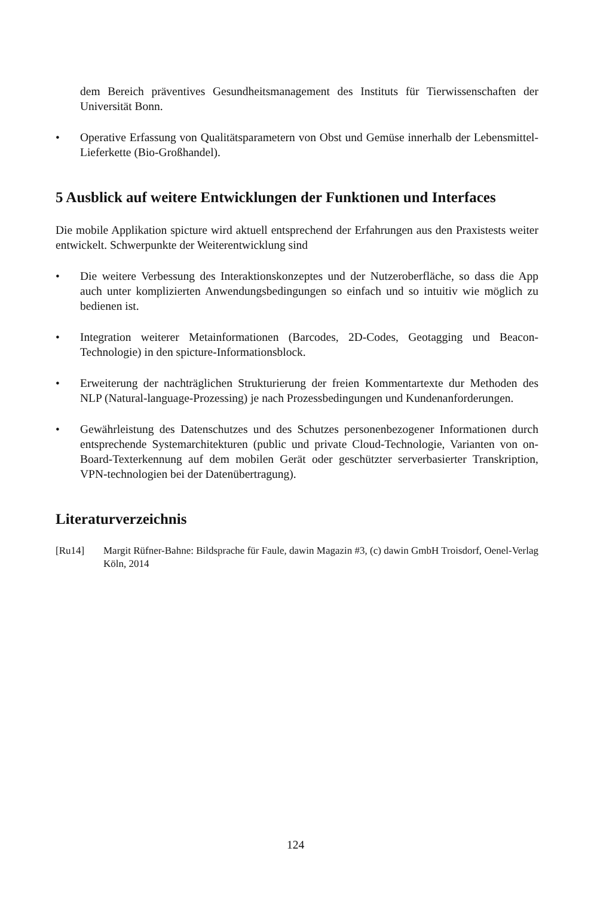dem Bereich präventives Gesundheitsmanagement des Instituts für Tierwissenschaften der Universität Bonn.
• Operative Erfassung von Qualitätsparametern von Obst und Gemüse innerhalb der Lebensmittel-Lieferkette (Bio-Großhandel).
5 Ausblick auf weitere Entwicklungen der Funktionen und Interfaces
Die mobile Applikation spicture wird aktuell entsprechend der Erfahrungen aus den Praxistests weiter entwickelt. Schwerpunkte der Weiterentwicklung sind
• Die weitere Verbessung des Interaktionskonzeptes und der Nutzeroberfläche, so dass die App auch unter komplizierten Anwendungsbedingungen so einfach und so intuitiv wie möglich zu bedienen ist.
• Integration weiterer Metainformationen (Barcodes, 2D-Codes, Geotagging und Beacon-Technologie) in den spicture-Informationsblock.
• Erweiterung der nachträglichen Strukturierung der freien Kommentartexte dur Methoden des NLP (Natural-language-Prozessing) je nach Prozessbedingungen und Kundenanforderungen.
• Gewährleistung des Datenschutzes und des Schutzes personenbezogener Informationen durch entsprechende Systemarchitekturen (public und private Cloud-Technologie, Varianten von on-Board-Texterkennung auf dem mobilen Gerät oder geschützter serverbasierter Transkription, VPN-technologien bei der Datenübertragung).
Literaturverzeichnis
[Ru14] Margit Rüfner-Bahne: Bildsprache für Faule, dawin Magazin #3, (c) dawin GmbH Troisdorf, Oenel-Verlag Köln, 2014
124